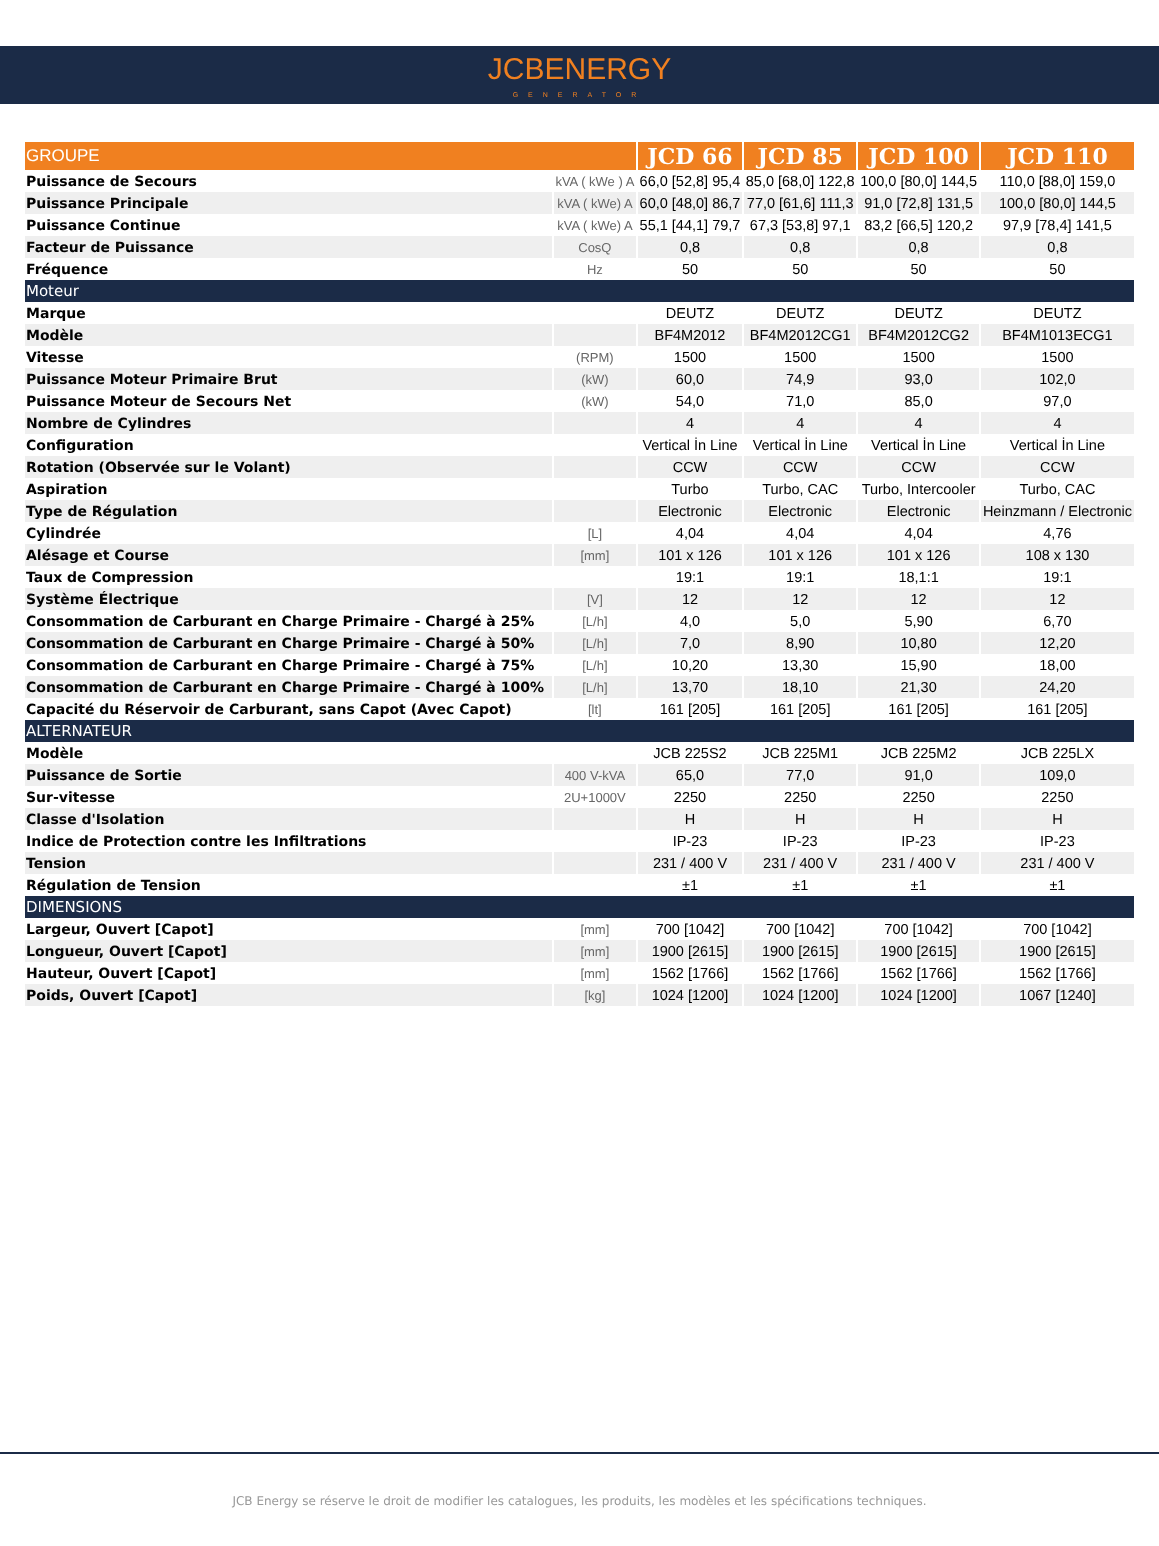JCBENERGY
GENERATOR
| GROUPE | | JCD 66 | JCD 85 | JCD 100 | JCD 110 |
| --- | --- | --- | --- | --- | --- |
| Puissance de Secours | kVA ( kWe ) A | 66,0 [52,8] 95,4 | 85,0 [68,0] 122,8 | 100,0 [80,0] 144,5 | 110,0 [88,0] 159,0 |
| Puissance Principale | kVA ( kWe) A | 60,0 [48,0] 86,7 | 77,0 [61,6] 111,3 | 91,0 [72,8] 131,5 | 100,0 [80,0] 144,5 |
| Puissance Continue | kVA ( kWe) A | 55,1 [44,1] 79,7 | 67,3 [53,8] 97,1 | 83,2 [66,5] 120,2 | 97,9 [78,4] 141,5 |
| Facteur de Puissance | CosQ | 0,8 | 0,8 | 0,8 | 0,8 |
| Fréquence | Hz | 50 | 50 | 50 | 50 |
| Moteur | | | | | |
| Marque | | DEUTZ | DEUTZ | DEUTZ | DEUTZ |
| Modèle | | BF4M2012 | BF4M2012CG1 | BF4M2012CG2 | BF4M1013ECG1 |
| Vitesse | (RPM) | 1500 | 1500 | 1500 | 1500 |
| Puissance Moteur Primaire Brut | (kW) | 60,0 | 74,9 | 93,0 | 102,0 |
| Puissance Moteur de Secours Net | (kW) | 54,0 | 71,0 | 85,0 | 97,0 |
| Nombre de Cylindres | | 4 | 4 | 4 | 4 |
| Configuration | | Vertical İn Line | Vertical İn Line | Vertical İn Line | Vertical İn Line |
| Rotation (Observée sur le Volant) | | CCW | CCW | CCW | CCW |
| Aspiration | | Turbo | Turbo, CAC | Turbo, Intercooler | Turbo, CAC |
| Type de Régulation | | Electronic | Electronic | Electronic | Heinzmann / Electronic |
| Cylindrée | [L] | 4,04 | 4,04 | 4,04 | 4,76 |
| Alésage et Course | [mm] | 101 x 126 | 101 x 126 | 101 x 126 | 108 x 130 |
| Taux de Compression | | 19:1 | 19:1 | 18,1:1 | 19:1 |
| Système Électrique | [V] | 12 | 12 | 12 | 12 |
| Consommation de Carburant en Charge Primaire - Chargé à 25% | [L/h] | 4,0 | 5,0 | 5,90 | 6,70 |
| Consommation de Carburant en Charge Primaire - Chargé à 50% | [L/h] | 7,0 | 8,90 | 10,80 | 12,20 |
| Consommation de Carburant en Charge Primaire - Chargé à 75% | [L/h] | 10,20 | 13,30 | 15,90 | 18,00 |
| Consommation de Carburant en Charge Primaire - Chargé à 100% | [L/h] | 13,70 | 18,10 | 21,30 | 24,20 |
| Capacité du Réservoir de Carburant, sans Capot (Avec Capot) | [lt] | 161 [205] | 161 [205] | 161 [205] | 161 [205] |
| ALTERNATEUR | | | | | |
| Modèle | | JCB 225S2 | JCB 225M1 | JCB 225M2 | JCB 225LX |
| Puissance de Sortie | 400 V-kVA | 65,0 | 77,0 | 91,0 | 109,0 |
| Sur-vitesse | 2U+1000V | 2250 | 2250 | 2250 | 2250 |
| Classe d'Isolation | | H | H | H | H |
| Indice de Protection contre les Infiltrations | | IP-23 | IP-23 | IP-23 | IP-23 |
| Tension | | 231 / 400 V | 231 / 400 V | 231 / 400 V | 231 / 400 V |
| Régulation de Tension | | ±1 | ±1 | ±1 | ±1 |
| DIMENSIONS | | | | | |
| Largeur, Ouvert [Capot] | [mm] | 700 [1042] | 700 [1042] | 700 [1042] | 700 [1042] |
| Longueur, Ouvert [Capot] | [mm] | 1900 [2615] | 1900 [2615] | 1900 [2615] | 1900 [2615] |
| Hauteur, Ouvert [Capot] | [mm] | 1562 [1766] | 1562 [1766] | 1562 [1766] | 1562 [1766] |
| Poids, Ouvert [Capot] | [kg] | 1024 [1200] | 1024 [1200] | 1024 [1200] | 1067 [1240] |
JCB Energy se réserve le droit de modifier les catalogues, les produits, les modèles et les spécifications techniques.